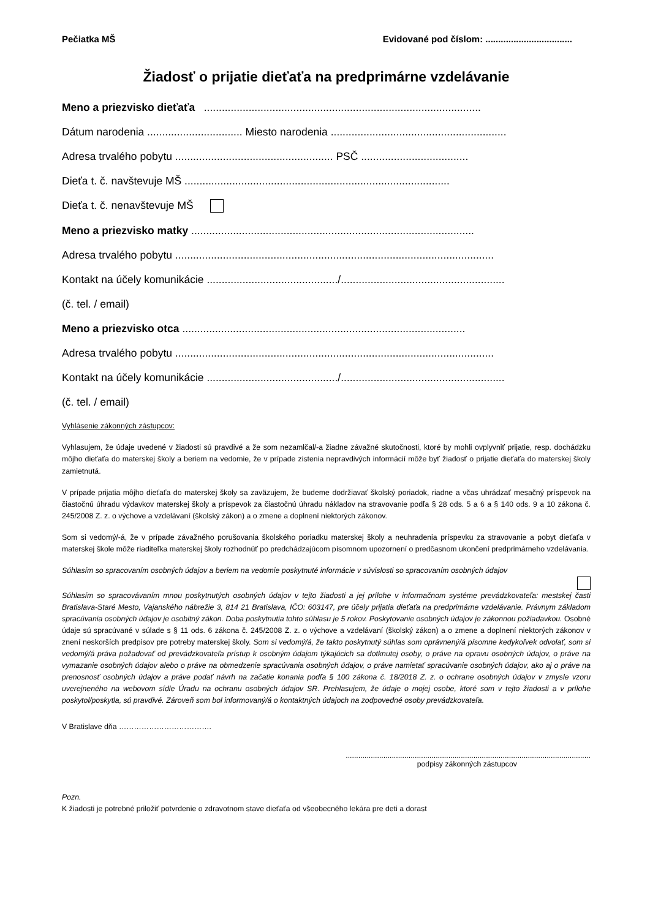Pečiatka MŠ Evidované pod číslom: ..................................
Žiadosť o prijatie dieťaťa na predprimárne vzdelávanie
Meno a priezvisko dieťaťa .............................................................................................
Dátum narodenia ................................ Miesto narodenia ...........................................................
Adresa trvalého pobytu ..................................................... PSČ ....................................
Dieťa t. č. navštevuje MŠ .........................................................................................
Dieťa t. č. nenavštevuje MŠ
Meno a priezvisko matky ...............................................................................................
Adresa trvalého pobytu ...........................................................................................................
Kontakt na účely komunikácie ............................................/.......................................................
(č. tel. / email)
Meno a priezvisko otca ...............................................................................................
Adresa trvalého pobytu ...........................................................................................................
Kontakt na účely komunikácie ............................................/.......................................................
(č. tel. / email)
Vyhlásenie zákonných zástupcov:
Vyhlasujem, že údaje uvedené v žiadosti sú pravdivé a že som nezamlčal/-a žiadne závažné skutočnosti, ktoré by mohli ovplyvniť prijatie, resp. dochádzku môjho dieťaťa do materskej školy a beriem na vedomie, že v prípade zistenia nepravdivých informácií môže byť žiadosť o prijatie dieťaťa do materskej školy zamietnutá.
V prípade prijatia môjho dieťaťa do materskej školy sa zaväzujem, že budeme dodržiavať školský poriadok, riadne a včas uhrádzať mesačný príspevok na čiastočnú úhradu výdavkov materskej školy a príspevok za čiastočnú úhradu nákladov na stravovanie podľa § 28 ods. 5 a 6 a § 140 ods. 9 a 10 zákona č. 245/2008 Z. z. o výchove a vzdelávaní (školský zákon) a o zmene a doplnení niektorých zákonov.
Som si vedomý/-á, že v prípade závažného porušovania školského poriadku materskej školy a neuhradenia príspevku za stravovanie a pobyt dieťaťa v materskej škole môže riaditeľka materskej školy rozhodnúť po predchádzajúcom písomnom upozornení o predčasnom ukončení predprimárneho vzdelávania.
Súhlasím so spracovaním osobných údajov a beriem na vedomie poskytnuté informácie v súvislosti so spracovaním osobných údajov
Súhlasím so spracovávaním mnou poskytnutých osobných údajov v tejto žiadosti a jej prílohe v informačnom systéme prevádzkovateľa: mestskej časti Bratislava-Staré Mesto, Vajanského nábrežie 3, 814 21 Bratislava, IČO: 603147, pre účely prijatia dieťaťa na predprimárne vzdelávanie. Právnym základom spracúvania osobných údajov je osobitný zákon. Doba poskytnutia tohto súhlasu je 5 rokov. Poskytovanie osobných údajov je zákonnou požiadavkou. Osobné údaje sú spracúvané v súlade s § 11 ods. 6 zákona č. 245/2008 Z. z. o výchove a vzdelávaní (školský zákon) a o zmene a doplnení niektorých zákonov v znení neskorších predpisov pre potreby materskej školy. Som si vedomý/á, že takto poskytnutý súhlas som oprávnený/á písomne kedykoľvek odvolať, som si vedomý/á práva požadovať od prevádzkovateľa prístup k osobným údajom týkajúcich sa dotknutej osoby, o práve na opravu osobných údajov, o práve na vymazanie osobných údajov alebo o práve na obmedzenie spracúvania osobných údajov, o práve namietať spracúvanie osobných údajov, ako aj o práve na prenosnosť osobných údajov a práve podať návrh na začatie konania podľa § 100 zákona č. 18/2018 Z. z. o ochrane osobných údajov v zmysle vzoru uverejneného na webovom sídle Úradu na ochranu osobných údajov SR. Prehlasujem, že údaje o mojej osobe, ktoré som v tejto žiadosti a v prílohe poskytol/poskytla, sú pravdivé. Zároveň som bol informovaný/á o kontaktných údajoch na zodpovedné osoby prevádzkovateľa.
V Bratislave dňa ……………………………….
.....................................................................................................................
podpisy zákonných zástupcov
Pozn.
K žiadosti je potrebné priložiť potvrdenie o zdravotnom stave dieťaťa od všeobecného lekára pre deti a dorast